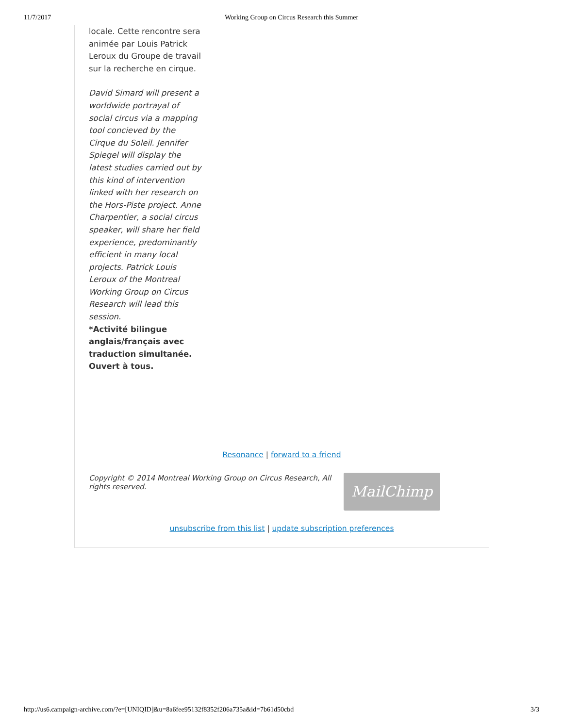11/7/2017 Working Group on Circus Research this Summer
locale. Cette rencontre sera animée par Louis Patrick Leroux du Groupe de travail sur la recherche en cirque.
David Simard will present a worldwide portrayal of social circus via a mapping tool concieved by the Cirque du Soleil. Jennifer Spiegel will display the latest studies carried out by this kind of intervention linked with her research on the Hors-Piste project. Anne Charpentier, a social circus speaker, will share her field experience, predominantly efficient in many local projects. Patrick Louis Leroux of the Montreal Working Group on Circus Research will lead this session.
*Activité bilingue anglais/français avec traduction simultanée. Ouvert à tous.
Resonance | forward to a friend
Copyright © 2014 Montreal Working Group on Circus Research, All rights reserved.
MailChimp
unsubscribe from this list | update subscription preferences
http://us6.campaign-archive.com/?e=[UNIQID]&u=8a6fee95132f8352f206a735a&id=7b61d50cbd 3/3